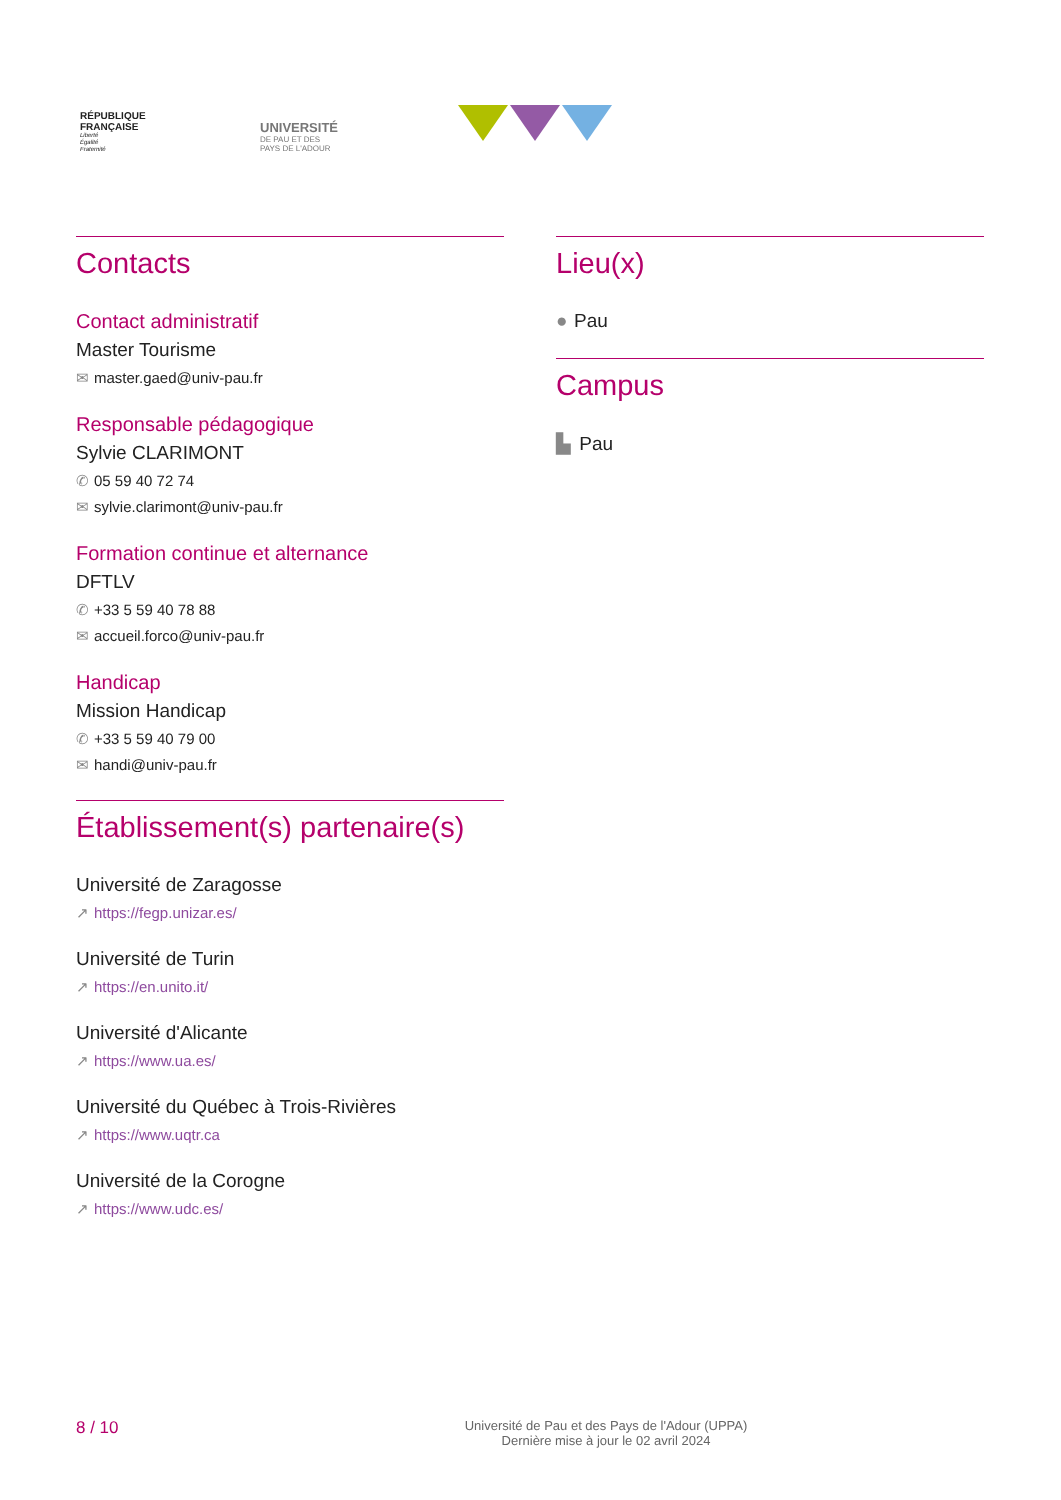RÉPUBLIQUE
FRANÇAISE
Liberté
Égalité
Fraternité
UNIVERSITÉ
DE PAU ET DES
PAYS DE L'ADOUR
Contacts
Contact administratif
Master Tourisme
✉ master.gaed@univ-pau.fr
Responsable pédagogique
Sylvie CLARIMONT
✆ 05 59 40 72 74
✉ sylvie.clarimont@univ-pau.fr
Formation continue et alternance
DFTLV
✆ +33 5 59 40 78 88
✉ accueil.forco@univ-pau.fr
Handicap
Mission Handicap
✆ +33 5 59 40 79 00
✉ handi@univ-pau.fr
Établissement(s) partenaire(s)
Université de Zaragosse
↗ https://fegp.unizar.es/
Université de Turin
↗ https://en.unito.it/
Université d'Alicante
↗ https://www.ua.es/
Université du Québec à Trois-Rivières
↗ https://www.uqtr.ca
Université de la Corogne
↗ https://www.udc.es/
Lieu(x)
● Pau
Campus
▙ Pau
8 / 10
Université de Pau et des Pays de l'Adour (UPPA)
Dernière mise à jour le 02 avril 2024